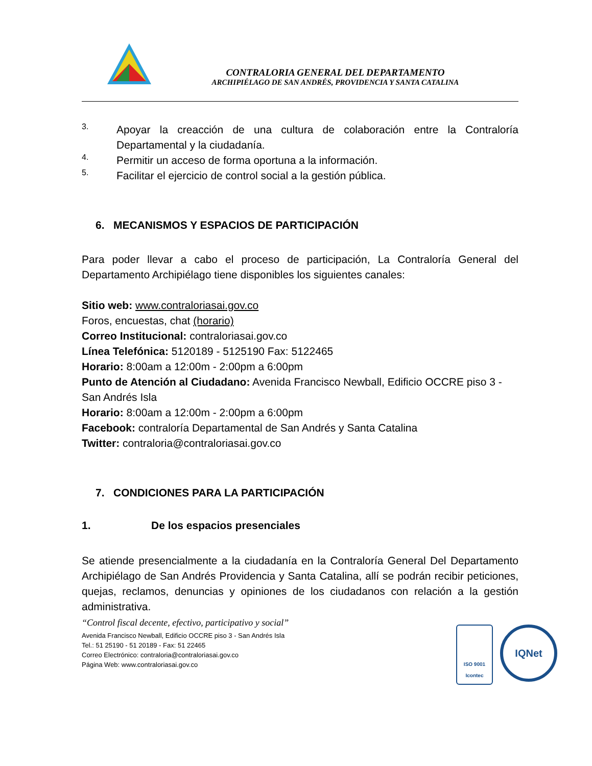CONTRALORIA GENERAL DEL DEPARTAMENTO
ARCHIPIÉLAGO DE SAN ANDRÉS, PROVIDENCIA Y SANTA CATALINA
3.
Apoyar la creacción de una cultura de colaboración entre la Contraloría Departamental y la ciudadanía.
4.
Permitir un acceso de forma oportuna a la información.
5.
Facilitar el ejercicio de control social a la gestión pública.
6. MECANISMOS Y ESPACIOS DE PARTICIPACIÓN
Para poder llevar a cabo el proceso de participación, La Contraloría General del Departamento Archipiélago tiene disponibles los siguientes canales:
Sitio web: www.contraloriasai.gov.co
Foros, encuestas, chat (horario)
Correo Institucional: contraloriasai.gov.co
Línea Telefónica: 5120189 - 5125190 Fax: 5122465
Horario: 8:00am a 12:00m - 2:00pm a 6:00pm
Punto de Atención al Ciudadano: Avenida Francisco Newball, Edificio OCCRE piso 3 - San Andrés Isla
Horario: 8:00am a 12:00m - 2:00pm a 6:00pm
Facebook: contraloría Departamental de San Andrés y Santa Catalina
Twitter: contraloria@contraloriasai.gov.co
7. CONDICIONES PARA LA PARTICIPACIÓN
1. De los espacios presenciales
Se atiende presencialmente a la ciudadanía en la Contraloría General Del Departamento Archipiélago de San Andrés Providencia y Santa Catalina, allí se podrán recibir peticiones, quejas, reclamos, denuncias y opiniones de los ciudadanos con relación a la gestión administrativa.
“Control fiscal decente, efectivo, participativo y social”
Avenida Francisco Newball, Edificio OCCRE piso 3 - San Andrés Isla
Tel.: 51 25190 - 51 20189 - Fax: 51 22465
Correo Electrónico: contraloria@contraloriasai.gov.co
Página Web: www.contraloriasai.gov.co
ISO 9001
Icontec
IQNet